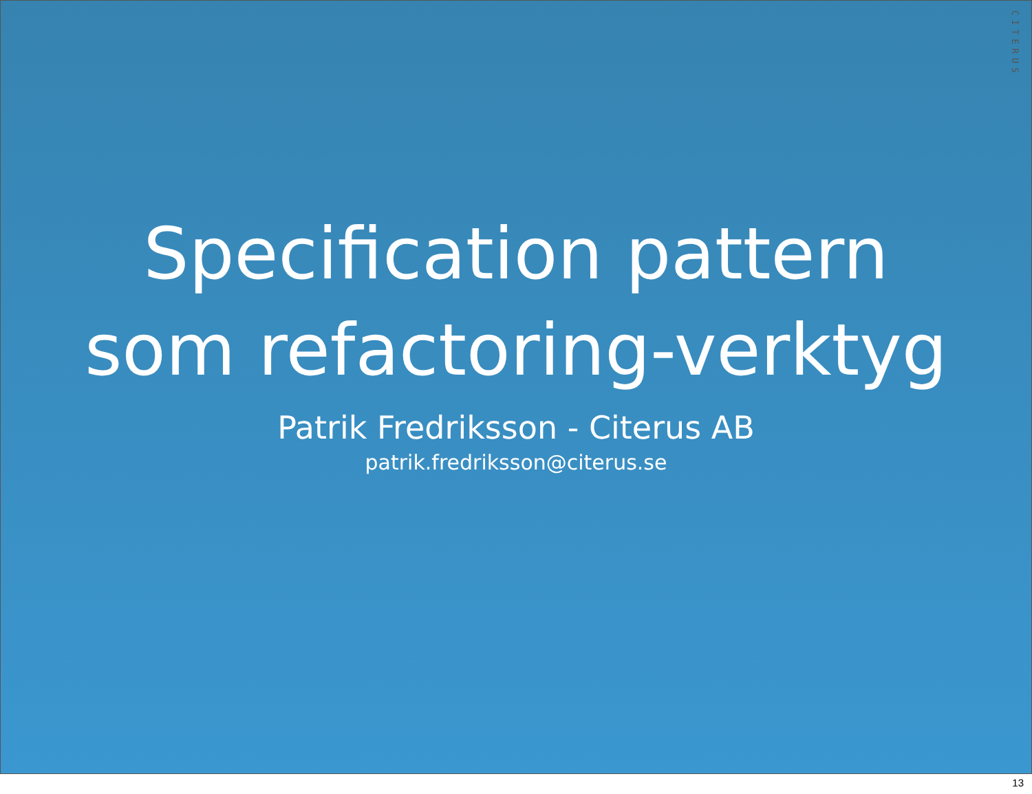CITERUS
Specification pattern
som refactoring-verktyg
Patrik Fredriksson - Citerus AB
patrik.fredriksson@citerus.se
13